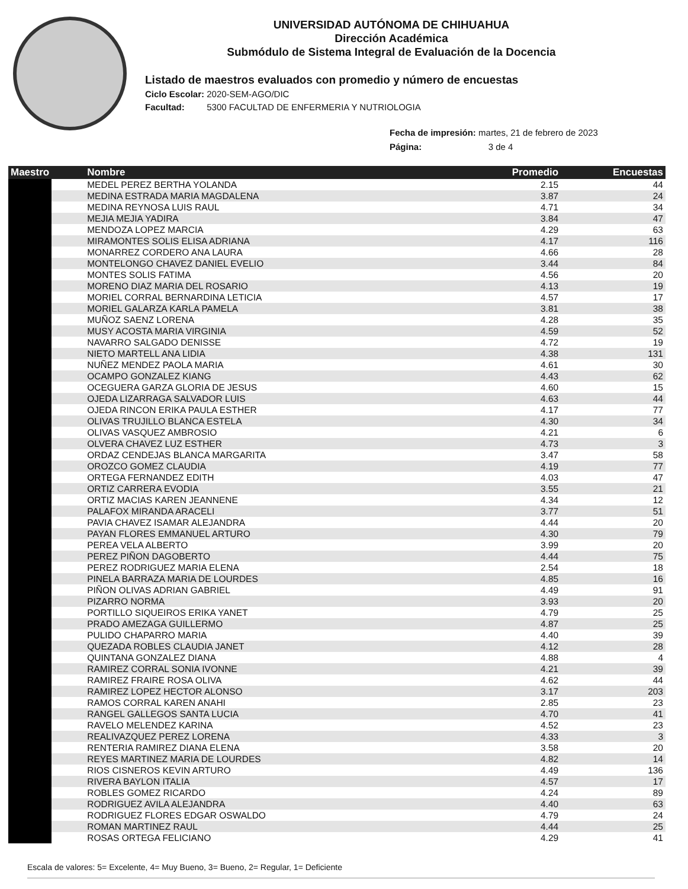UNIVERSIDAD AUTÓNOMA DE CHIHUAHUA
Dirección Académica
Submódulo de Sistema Integral de Evaluación de la Docencia
Listado de maestros evaluados con promedio y número de encuestas
Ciclo Escolar: 2020-SEM-AGO/DIC
Facultad: 5300 FACULTAD DE ENFERMERIA Y NUTRIOLOGIA
Fecha de impresión: martes, 21 de febrero de 2023
Página: 3 de 4
| Maestro | Nombre | Promedio | Encuestas |
| --- | --- | --- | --- |
| | MEDEL PEREZ BERTHA YOLANDA | 2.15 | 44 |
| | MEDINA ESTRADA MARIA MAGDALENA | 3.87 | 24 |
| | MEDINA REYNOSA LUIS RAUL | 4.71 | 34 |
| | MEJIA MEJIA YADIRA | 3.84 | 47 |
| | MENDOZA LOPEZ MARCIA | 4.29 | 63 |
| | MIRAMONTES SOLIS ELISA ADRIANA | 4.17 | 116 |
| | MONARREZ CORDERO ANA LAURA | 4.66 | 28 |
| | MONTELONGO CHAVEZ DANIEL EVELIO | 3.44 | 84 |
| | MONTES SOLIS FATIMA | 4.56 | 20 |
| | MORENO DIAZ MARIA DEL ROSARIO | 4.13 | 19 |
| | MORIEL CORRAL BERNARDINA LETICIA | 4.57 | 17 |
| | MORIEL GALARZA KARLA PAMELA | 3.81 | 38 |
| | MUÑOZ SAENZ LORENA | 4.28 | 35 |
| | MUSY ACOSTA MARIA VIRGINIA | 4.59 | 52 |
| | NAVARRO SALGADO DENISSE | 4.72 | 19 |
| | NIETO MARTELL ANA LIDIA | 4.38 | 131 |
| | NUÑEZ MENDEZ PAOLA MARIA | 4.61 | 30 |
| | OCAMPO GONZALEZ KIANG | 4.43 | 62 |
| | OCEGUERA GARZA GLORIA DE JESUS | 4.60 | 15 |
| | OJEDA LIZARRAGA SALVADOR LUIS | 4.63 | 44 |
| | OJEDA RINCON ERIKA PAULA ESTHER | 4.17 | 77 |
| | OLIVAS TRUJILLO BLANCA ESTELA | 4.30 | 34 |
| | OLIVAS VASQUEZ AMBROSIO | 4.21 | 6 |
| | OLVERA CHAVEZ LUZ ESTHER | 4.73 | 3 |
| | ORDAZ CENDEJAS BLANCA MARGARITA | 3.47 | 58 |
| | OROZCO GOMEZ CLAUDIA | 4.19 | 77 |
| | ORTEGA FERNANDEZ EDITH | 4.03 | 47 |
| | ORTIZ CARRERA EVODIA | 3.55 | 21 |
| | ORTIZ MACIAS KAREN JEANNENE | 4.34 | 12 |
| | PALAFOX MIRANDA ARACELI | 3.77 | 51 |
| | PAVIA CHAVEZ ISAMAR ALEJANDRA | 4.44 | 20 |
| | PAYAN FLORES EMMANUEL ARTURO | 4.30 | 79 |
| | PEREA VELA ALBERTO | 3.99 | 20 |
| | PEREZ PIÑON DAGOBERTO | 4.44 | 75 |
| | PEREZ RODRIGUEZ MARIA ELENA | 2.54 | 18 |
| | PINELA BARRAZA MARIA DE LOURDES | 4.85 | 16 |
| | PIÑON OLIVAS ADRIAN GABRIEL | 4.49 | 91 |
| | PIZARRO NORMA | 3.93 | 20 |
| | PORTILLO SIQUEIROS ERIKA YANET | 4.79 | 25 |
| | PRADO AMEZAGA GUILLERMO | 4.87 | 25 |
| | PULIDO CHAPARRO MARIA | 4.40 | 39 |
| | QUEZADA ROBLES CLAUDIA JANET | 4.12 | 28 |
| | QUINTANA GONZALEZ DIANA | 4.88 | 4 |
| | RAMIREZ CORRAL SONIA IVONNE | 4.21 | 39 |
| | RAMIREZ FRAIRE ROSA OLIVA | 4.62 | 44 |
| | RAMIREZ LOPEZ HECTOR ALONSO | 3.17 | 203 |
| | RAMOS CORRAL KAREN ANAHI | 2.85 | 23 |
| | RANGEL GALLEGOS SANTA LUCIA | 4.70 | 41 |
| | RAVELO MELENDEZ KARINA | 4.52 | 23 |
| | REALIVAZQUEZ PEREZ LORENA | 4.33 | 3 |
| | RENTERIA RAMIREZ DIANA ELENA | 3.58 | 20 |
| | REYES MARTINEZ MARIA DE LOURDES | 4.82 | 14 |
| | RIOS CISNEROS KEVIN ARTURO | 4.49 | 136 |
| | RIVERA BAYLON ITALIA | 4.57 | 17 |
| | ROBLES GOMEZ RICARDO | 4.24 | 89 |
| | RODRIGUEZ AVILA ALEJANDRA | 4.40 | 63 |
| | RODRIGUEZ FLORES EDGAR OSWALDO | 4.79 | 24 |
| | ROMAN MARTINEZ RAUL | 4.44 | 25 |
| | ROSAS ORTEGA FELICIANO | 4.29 | 41 |
Escala de valores: 5= Excelente, 4= Muy Bueno, 3= Bueno, 2= Regular, 1= Deficiente